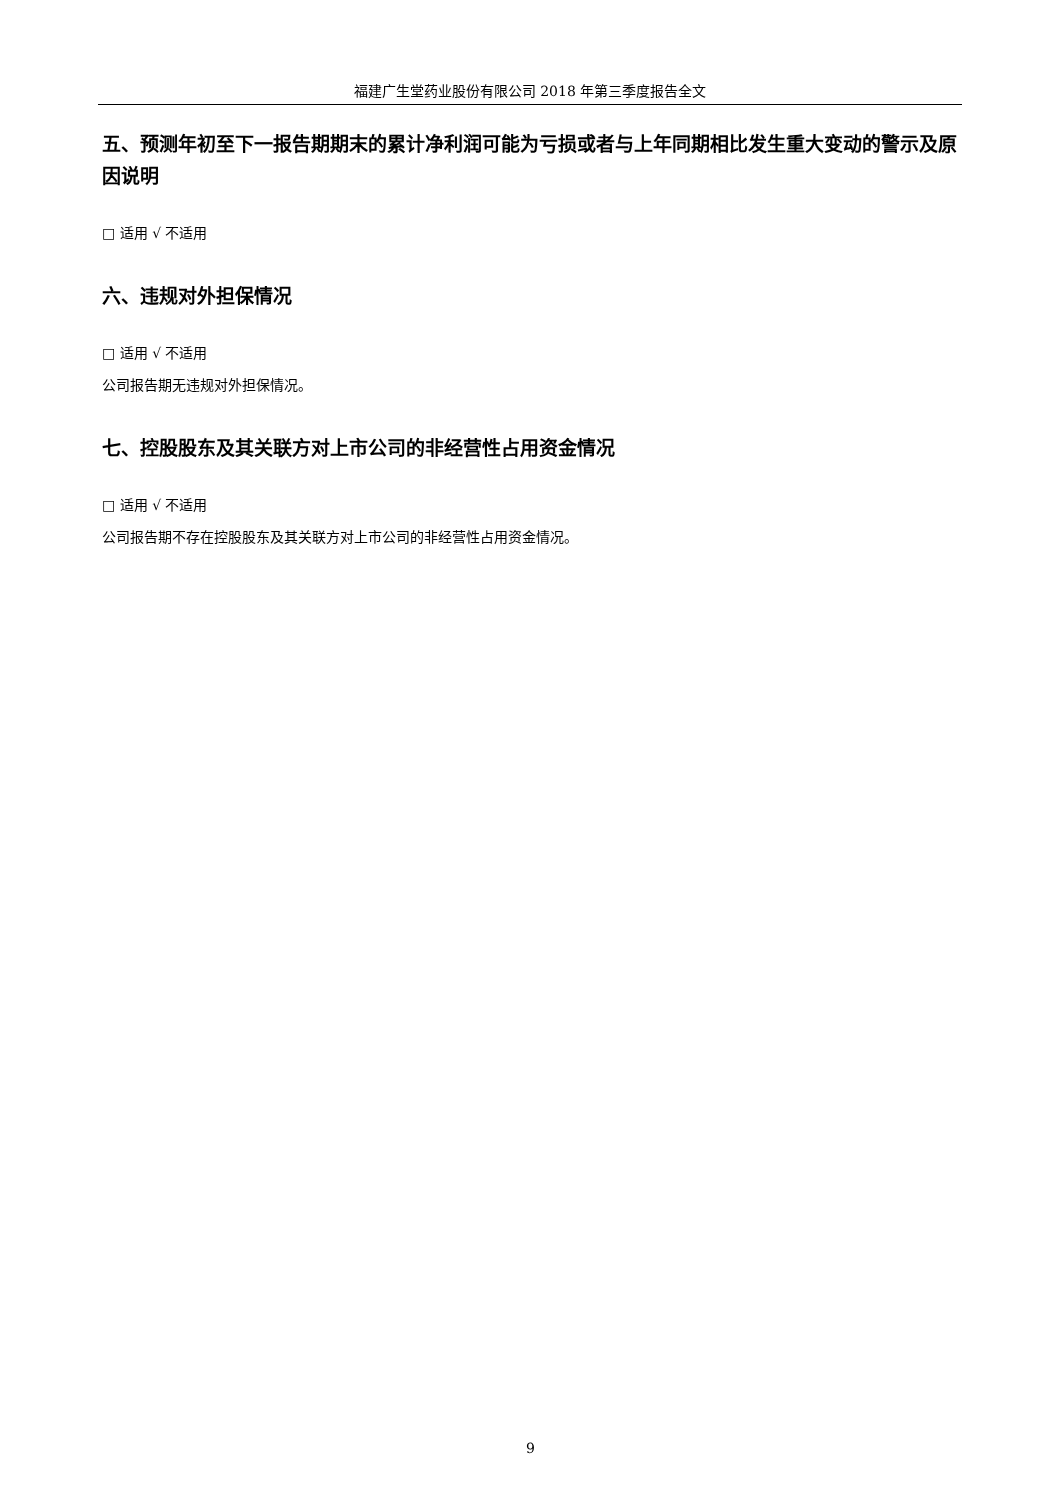福建广生堂药业股份有限公司 2018 年第三季度报告全文
五、预测年初至下一报告期期末的累计净利润可能为亏损或者与上年同期相比发生重大变动的警示及原因说明
□ 适用 √ 不适用
六、违规对外担保情况
□ 适用 √ 不适用
公司报告期无违规对外担保情况。
七、控股股东及其关联方对上市公司的非经营性占用资金情况
□ 适用 √ 不适用
公司报告期不存在控股股东及其关联方对上市公司的非经营性占用资金情况。
9